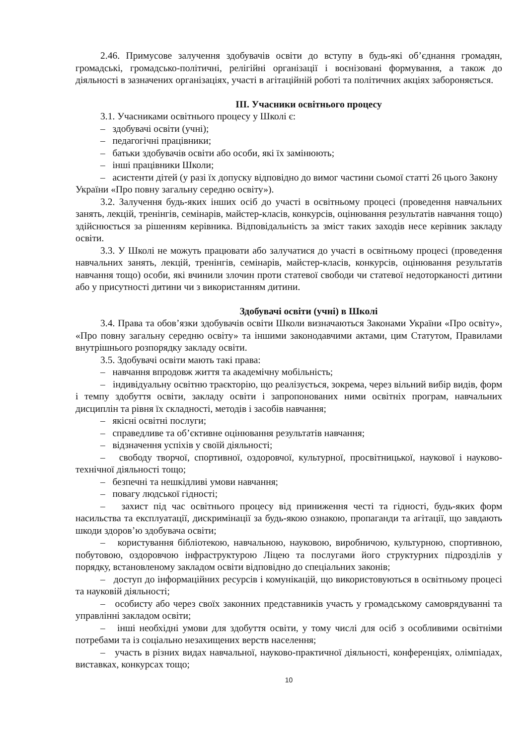2.46. Примусове залучення здобувачів освіти до вступу в будь-які об’єднання громадян, громадські, громадсько-політичні, релігійні організації і воєнізовані формування, а також до діяльності в зазначених організаціях, участі в агітаційній роботі та політичних акціях забороняється.
ІІІ. Учасники освітнього процесу
3.1. Учасниками освітнього процесу у Школі є:
– здобувачі освіти (учні);
– педагогічні працівники;
– батьки здобувачів освіти або особи, які їх замінюють;
– інші працівники Школи;
– асистенти дітей (у разі їх допуску відповідно до вимог частини сьомої статті 26 цього Закону України «Про повну загальну середню освіту»).
3.2. Залучення будь-яких інших осіб до участі в освітньому процесі (проведення навчальних занять, лекцій, тренінгів, семінарів, майстер-класів, конкурсів, оцінювання результатів навчання тощо) здійснюється за рішенням керівника. Відповідальність за зміст таких заходів несе керівник закладу освіти.
3.3. У Школі не можуть працювати або залучатися до участі в освітньому процесі (проведення навчальних занять, лекцій, тренінгів, семінарів, майстер-класів, конкурсів, оцінювання результатів навчання тощо) особи, які вчинили злочин проти статевої свободи чи статевої недоторканості дитини або у присутності дитини чи з використанням дитини.
Здобувачі освіти (учні) в Школі
3.4. Права та обов’язки здобувачів освіти Школи визначаються Законами України «Про освіту», «Про повну загальну середню освіту» та іншими законодавчими актами, цим Статутом, Правилами внутрішнього розпорядку закладу освіти.
3.5. Здобувачі освіти мають такі права:
– навчання впродовж життя та академічну мобільність;
– індивідуальну освітню траєкторію, що реалізується, зокрема, через вільний вибір видів, форм і темпу здобуття освіти, закладу освіти і запропонованих ними освітніх програм, навчальних дисциплін та рівня їх складності, методів і засобів навчання;
– якісні освітні послуги;
– справедливе та об’єктивне оцінювання результатів навчання;
– відзначення успіхів у своїй діяльності;
– свободу творчої, спортивної, оздоровчої, культурної, просвітницької, наукової і науково-технічної діяльності тощо;
– безпечні та нешкідливі умови навчання;
– повагу людської гідності;
– захист під час освітнього процесу від приниження честі та гідності, будь-яких форм насильства та експлуатації, дискримінації за будь-якою ознакою, пропаганди та агітації, що завдають шкоди здоров’ю здобувача освіти;
– користування бібліотекою, навчальною, науковою, виробничою, культурною, спортивною, побутовою, оздоровчою інфраструктурою Ліцею та послугами його структурних підрозділів у порядку, встановленому закладом освіти відповідно до спеціальних законів;
– доступ до інформаційних ресурсів і комунікацій, що використовуються в освітньому процесі та науковій діяльності;
– особисту або через своїх законних представників участь у громадському самоврядуванні та управлінні закладом освіти;
– інші необхідні умови для здобуття освіти, у тому числі для осіб з особливими освітніми потребами та із соціально незахищених верств населення;
– участь в різних видах навчальної, науково-практичної діяльності, конференціях, олімпіадах, виставках, конкурсах тощо;
10